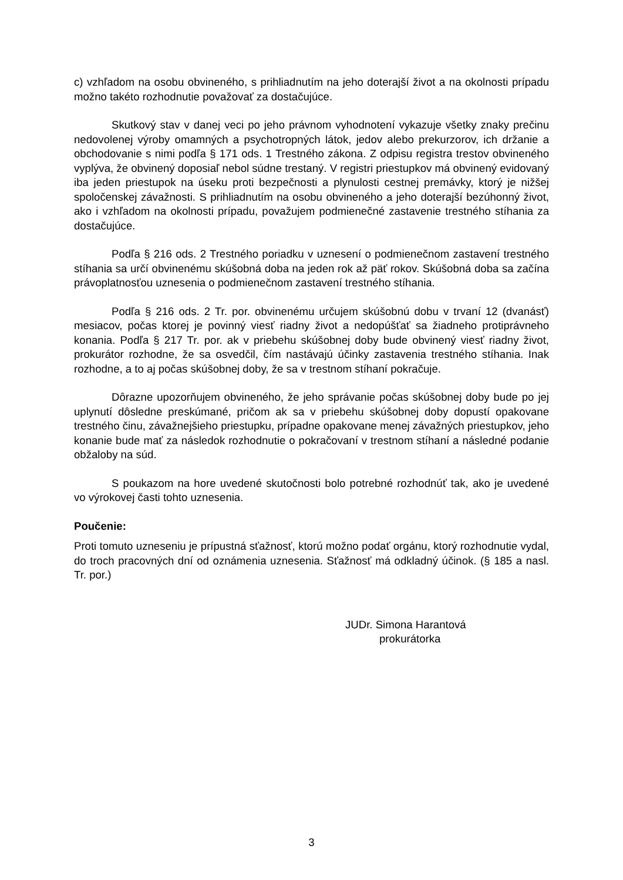c) vzhľadom na osobu obvineného, s prihliadnutím na jeho doterajší život a na okolnosti prípadu možno takéto rozhodnutie považovať za dostačujúce.
Skutkový stav v danej veci po jeho právnom vyhodnotení vykazuje všetky znaky prečinu nedovolenej výroby omamných a psychotropných látok, jedov alebo prekurzorov, ich držanie a obchodovanie s nimi podľa § 171 ods. 1 Trestného zákona. Z odpisu registra trestov obvineného vyplýva, že obvinený doposiaľ nebol súdne trestaný. V registri priestupkov má obvinený evidovaný iba jeden priestupok na úseku proti bezpečnosti a plynulosti cestnej premávky, ktorý je nižšej spoločenskej závažnosti. S prihliadnutím na osobu obvineného a jeho doterajší bezúhonný život, ako i vzhľadom na okolnosti prípadu, považujem podmienečné zastavenie trestného stíhania za dostačujúce.
Podľa § 216 ods. 2 Trestného poriadku v uznesení o podmienečnom zastavení trestného stíhania sa určí obvinenému skúšobná doba na jeden rok až päť rokov. Skúšobná doba sa začína právoplatnosťou uznesenia o podmienečnom zastavení trestného stíhania.
Podľa § 216 ods. 2 Tr. por. obvinenému určujem skúšobnú dobu v trvaní 12 (dvanásť) mesiacov, počas ktorej je povinný viesť riadny život a nedopúšťať sa žiadneho protiprávneho konania. Podľa § 217 Tr. por. ak v priebehu skúšobnej doby bude obvinený viesť riadny život, prokurátor rozhodne, že sa osvedčil, čím nastávajú účinky zastavenia trestného stíhania. Inak rozhodne, a to aj počas skúšobnej doby, že sa v trestnom stíhaní pokračuje.
Dôrazne upozorňujem obvineného, že jeho správanie počas skúšobnej doby bude po jej uplynutí dôsledne preskúmané, pričom ak sa v priebehu skúšobnej doby dopustí opakovane trestného činu, závažnejšieho priestupku, prípadne opakovane menej závažných priestupkov, jeho konanie bude mať za následok rozhodnutie o pokračovaní v trestnom stíhaní a následné podanie obžaloby na súd.
S poukazom na hore uvedené skutočnosti bolo potrebné rozhodnúť tak, ako je uvedené vo výrokovej časti tohto uznesenia.
Poučenie:
Proti tomuto uzneseniu je prípustná sťažnosť, ktorú možno podať orgánu, ktorý rozhodnutie vydal, do troch pracovných dní od oznámenia uznesenia. Sťažnosť má odkladný účinok. (§ 185 a nasl. Tr. por.)
JUDr. Simona Harantová
prokurátorka
3